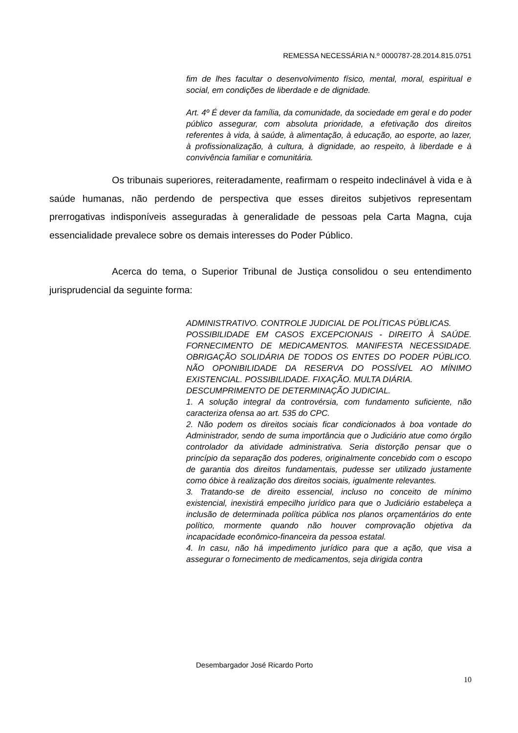REMESSA NECESSÁRIA N.º 0000787-28.2014.815.0751
fim de lhes facultar o desenvolvimento físico, mental, moral, espiritual e social, em condições de liberdade e de dignidade.
Art. 4º É dever da família, da comunidade, da sociedade em geral e do poder público assegurar, com absoluta prioridade, a efetivação dos direitos referentes à vida, à saúde, à alimentação, à educação, ao esporte, ao lazer, à profissionalização, à cultura, à dignidade, ao respeito, à liberdade e à convivência familiar e comunitária.
Os tribunais superiores, reiteradamente, reafirmam o respeito indeclinável à vida e à saúde humanas, não perdendo de perspectiva que esses direitos subjetivos representam prerrogativas indisponíveis asseguradas à generalidade de pessoas pela Carta Magna, cuja essencialidade prevalece sobre os demais interesses do Poder Público.
Acerca do tema, o Superior Tribunal de Justiça consolidou o seu entendimento jurisprudencial da seguinte forma:
ADMINISTRATIVO. CONTROLE JUDICIAL DE POLÍTICAS PÚBLICAS.
POSSIBILIDADE EM CASOS EXCEPCIONAIS - DIREITO À SAÚDE. FORNECIMENTO DE MEDICAMENTOS. MANIFESTA NECESSIDADE. OBRIGAÇÃO SOLIDÁRIA DE TODOS OS ENTES DO PODER PÚBLICO. NÃO OPONIBILIDADE DA RESERVA DO POSSÍVEL AO MÍNIMO EXISTENCIAL. POSSIBILIDADE. FIXAÇÃO. MULTA DIÁRIA.
DESCUMPRIMENTO DE DETERMINAÇÃO JUDICIAL.
1. A solução integral da controvérsia, com fundamento suficiente, não caracteriza ofensa ao art. 535 do CPC.
2. Não podem os direitos sociais ficar condicionados à boa vontade do Administrador, sendo de suma importância que o Judiciário atue como órgão controlador da atividade administrativa. Seria distorção pensar que o princípio da separação dos poderes, originalmente concebido com o escopo de garantia dos direitos fundamentais, pudesse ser utilizado justamente como óbice à realização dos direitos sociais, igualmente relevantes.
3. Tratando-se de direito essencial, incluso no conceito de mínimo existencial, inexistirá empecilho jurídico para que o Judiciário estabeleça a inclusão de determinada política pública nos planos orçamentários do ente político, mormente quando não houver comprovação objetiva da incapacidade econômico-financeira da pessoa estatal.
4. In casu, não há impedimento jurídico para que a ação, que visa a assegurar o fornecimento de medicamentos, seja dirigida contra
Desembargador José Ricardo Porto
10